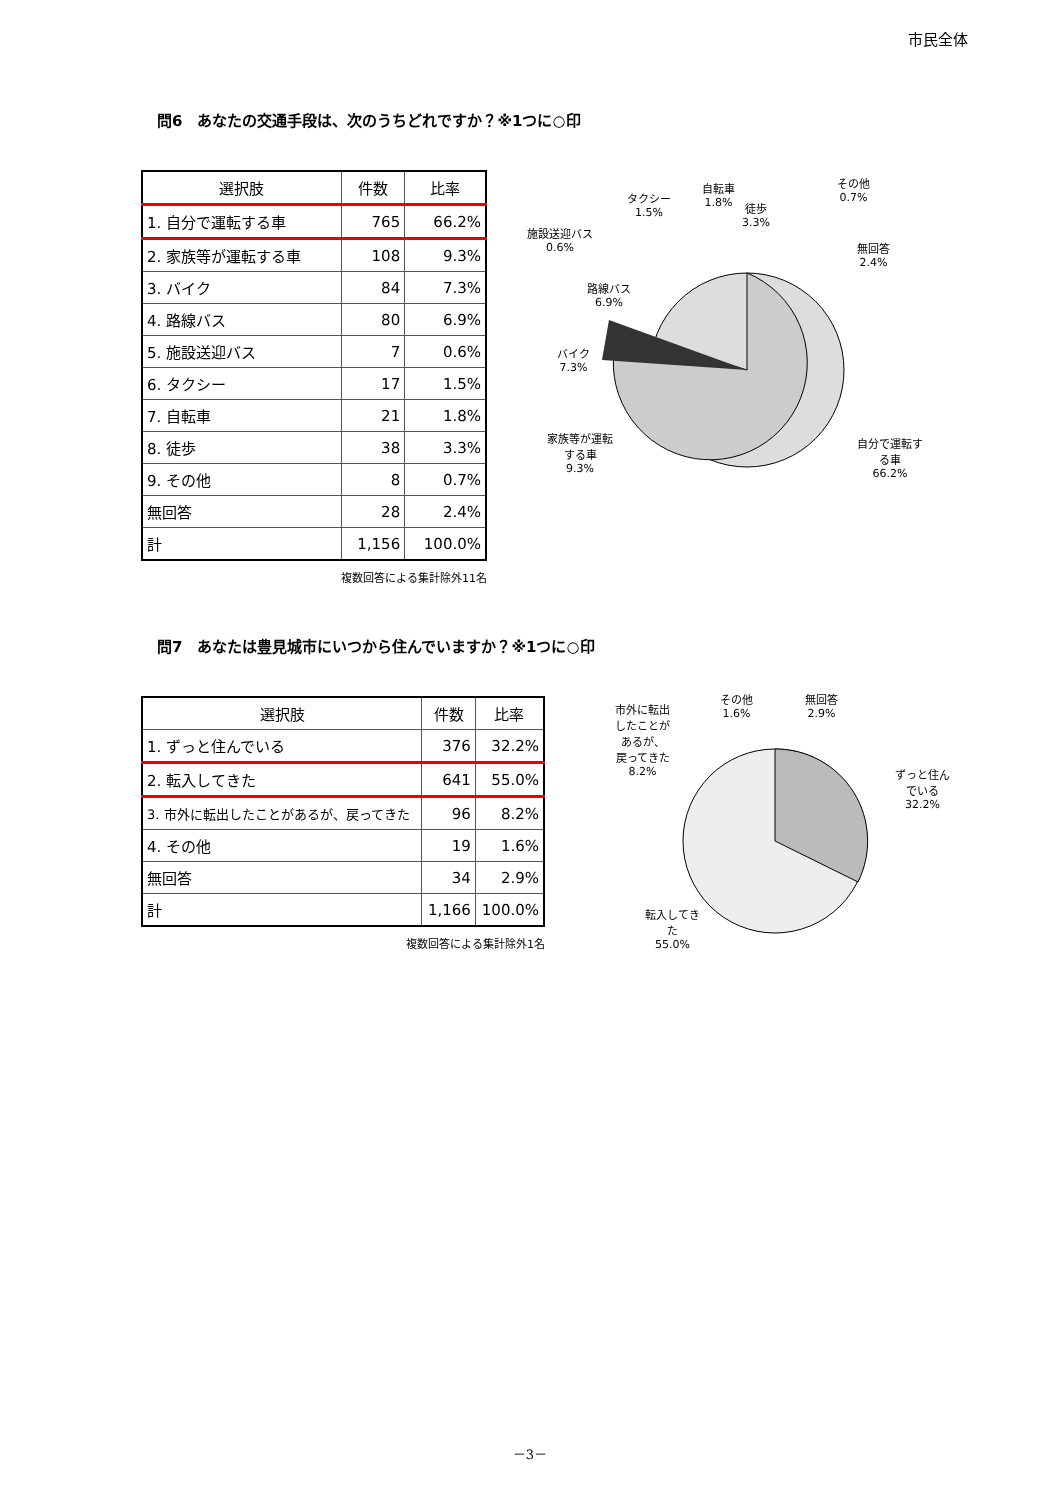市民全体
問6　あなたの交通手段は、次のうちどれですか？※1つに○印
| 選択肢 | 件数 | 比率 |
| --- | --- | --- |
| 1. 自分で運転する車 | 765 | 66.2% |
| 2. 家族等が運転する車 | 108 | 9.3% |
| 3. バイク | 84 | 7.3% |
| 4. 路線バス | 80 | 6.9% |
| 5. 施設送迎バス | 7 | 0.6% |
| 6. タクシー | 17 | 1.5% |
| 7. 自転車 | 21 | 1.8% |
| 8. 徒歩 | 38 | 3.3% |
| 9. その他 | 8 | 0.7% |
| 無回答 | 28 | 2.4% |
| 計 | 1,156 | 100.0% |
複数回答による集計除外11名
タクシー
1.5%
自転車
1.8%
徒歩
3.3%
その他
0.7%
施設送迎バス
0.6%
無回答
2.4%
路線バス
6.9%
バイク
7.3%
家族等が運転
する車
9.3%
自分で運転す
る車
66.2%
問7　あなたは豊見城市にいつから住んでいますか？※1つに○印
| 選択肢 | 件数 | 比率 |
| --- | --- | --- |
| 1. ずっと住んでいる | 376 | 32.2% |
| 2. 転入してきた | 641 | 55.0% |
| 3. 市外に転出したことがあるが、戻ってきた | 96 | 8.2% |
| 4. その他 | 19 | 1.6% |
| 無回答 | 34 | 2.9% |
| 計 | 1,166 | 100.0% |
複数回答による集計除外1名
市外に転出
したことが
あるが、
戻ってきた
8.2%
その他
1.6%
無回答
2.9%
ずっと住ん
でいる
32.2%
転入してき
た
55.0%
－3－